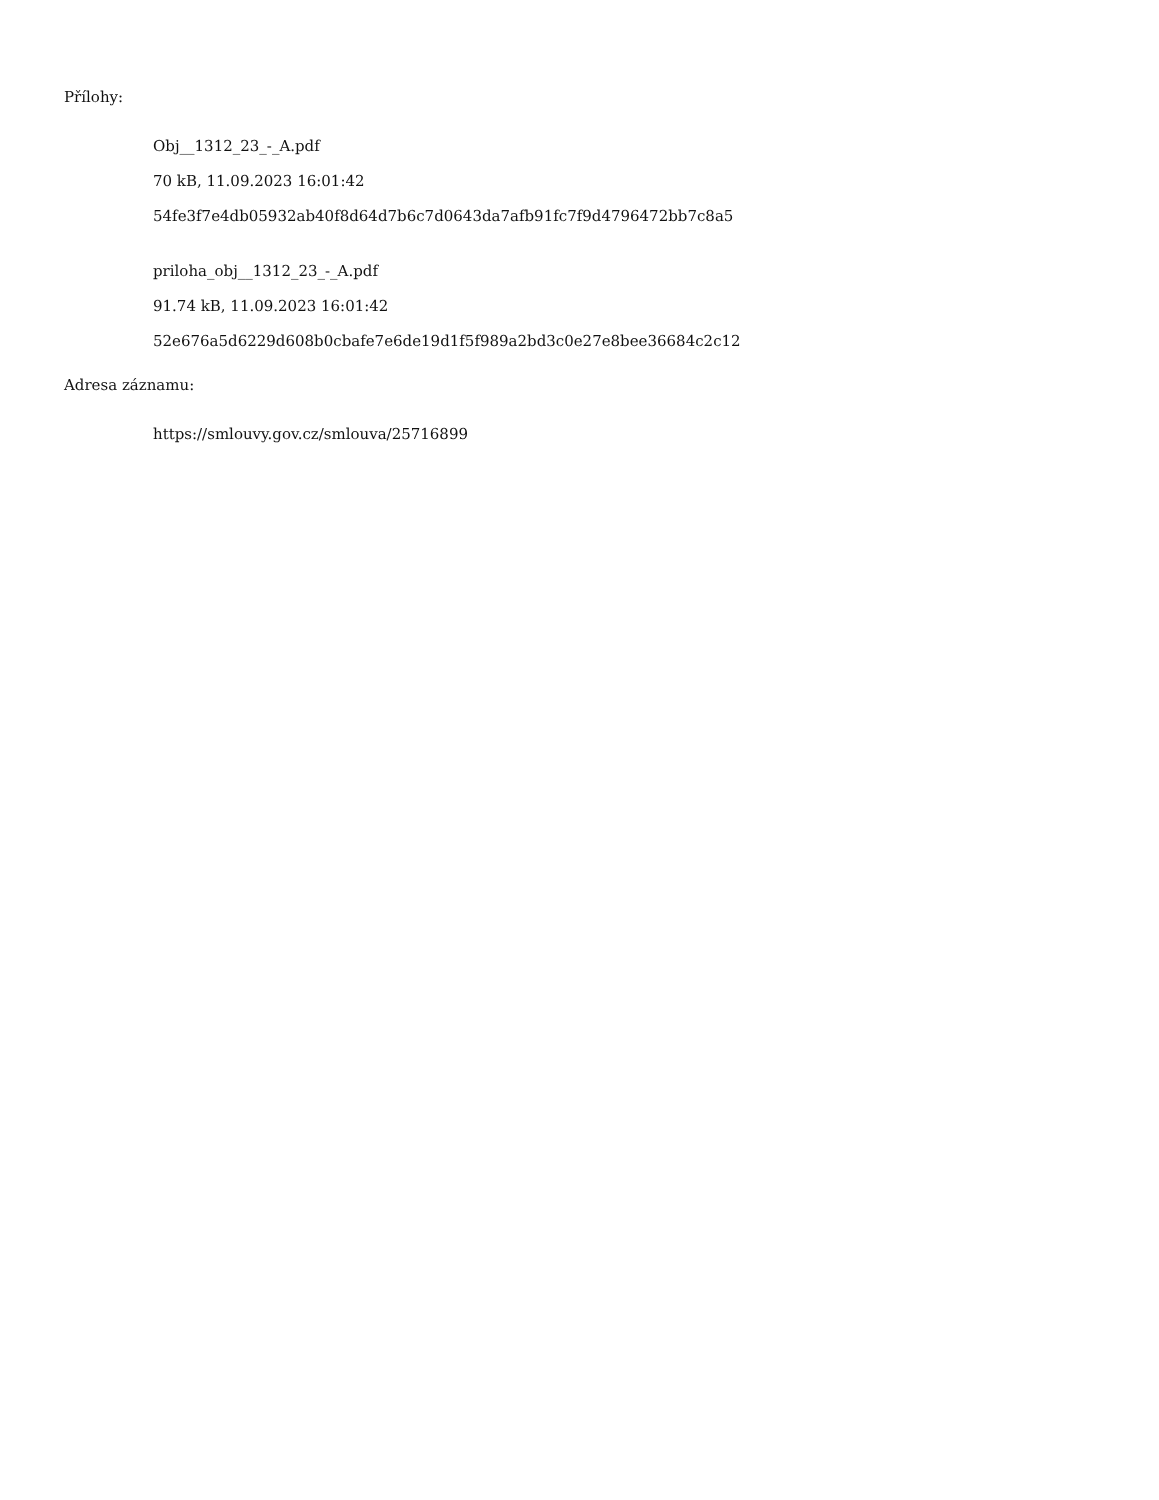Přílohy:
Obj__1312_23_-_A.pdf
70 kB, 11.09.2023 16:01:42
54fe3f7e4db05932ab40f8d64d7b6c7d0643da7afb91fc7f9d4796472bb7c8a5
priloha_obj__1312_23_-_A.pdf
91.74 kB, 11.09.2023 16:01:42
52e676a5d6229d608b0cbafe7e6de19d1f5f989a2bd3c0e27e8bee36684c2c12
Adresa záznamu:
https://smlouvy.gov.cz/smlouva/25716899